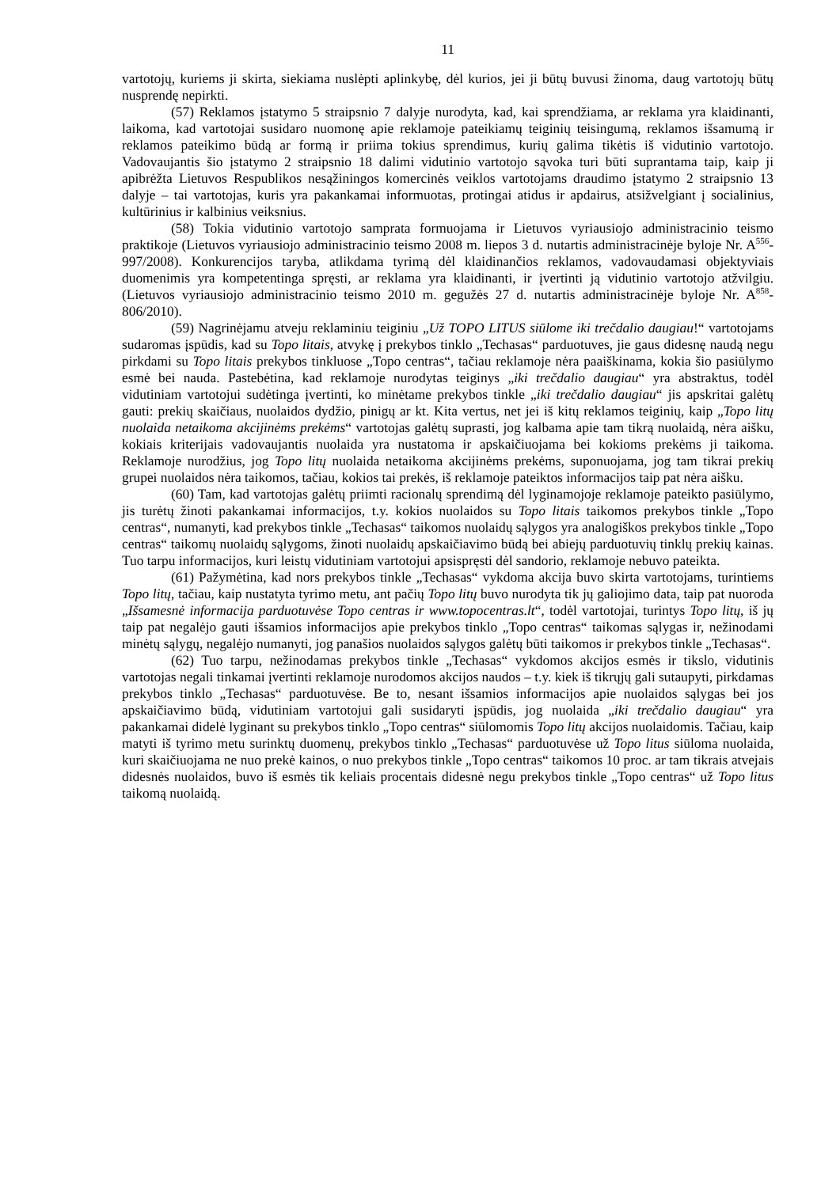11
vartotojų, kuriems ji skirta, siekiama nuslėpti aplinkybę, dėl kurios, jei ji būtų buvusi žinoma, daug vartotojų būtų nusprendę nepirkti.
(57) Reklamos įstatymo 5 straipsnio 7 dalyje nurodyta, kad, kai sprendžiama, ar reklama yra klaidinanti, laikoma, kad vartotojai susidaro nuomonę apie reklamoje pateikiamų teiginių teisingumą, reklamos išsamumą ir reklamos pateikimo būdą ar formą ir priima tokius sprendimus, kurių galima tikėtis iš vidutinio vartotojo. Vadovaujantis šio įstatymo 2 straipsnio 18 dalimi vidutinio vartotojo sąvoka turi būti suprantama taip, kaip ji apibrėžta Lietuvos Respublikos nesąžiningos komercinės veiklos vartotojams draudimo įstatymo 2 straipsnio 13 dalyje – tai vartotojas, kuris yra pakankamai informuotas, protingai atidus ir apdairus, atsižvelgiant į socialinius, kultūrinius ir kalbinius veiksnius.
(58) Tokia vidutinio vartotojo samprata formuojama ir Lietuvos vyriausiojo administracinio teismo praktikoje (Lietuvos vyriausiojo administracinio teismo 2008 m. liepos 3 d. nutartis administracinėje byloje Nr. A<sup>556</sup>-997/2008). Konkurencijos taryba, atlikdama tyrimą dėl klaidinančios reklamos, vadovaudamasi objektyviais duomenimis yra kompetentinga spręsti, ar reklama yra klaidinanti, ir įvertinti ją vidutinio vartotojo atžvilgiu. (Lietuvos vyriausiojo administracinio teismo 2010 m. gegužės 27 d. nutartis administracinėje byloje Nr. A<sup>858</sup>-806/2010).
(59) Nagrinėjamu atveju reklaminiu teiginiu „Už TOPO LITUS siūlome iki trečdalio daugiau!“ vartotojams sudaromas įspūdis, kad su Topo litais, atvykę į prekybos tinklo „Techasas“ parduotuves, jie gaus didesnę naudą negu pirkdami su Topo litais prekybos tinkluose „Topo centras“, tačiau reklamoje nėra paaiškinama, kokia šio pasiūlymo esmė bei nauda. Pastebėtina, kad reklamoje nurodytas teiginys „iki trečdalio daugiau“ yra abstraktus, todėl vidutiniam vartotojui sudėtinga įvertinti, ko minėtame prekybos tinkle „iki trečdalio daugiau“ jis apskritai galėtų gauti: prekių skaičiaus, nuolaidos dydžio, pinigų ar kt. Kita vertus, net jei iš kitų reklamos teiginių, kaip „Topo litų nuolaida netaikoma akcijinėms prekėms“ vartotojas galėtų suprasti, jog kalbama apie tam tikrą nuolaidą, nėra aišku, kokiais kriterijais vadovaujantis nuolaida yra nustatoma ir apskaičiuojama bei kokioms prekėms ji taikoma. Reklamoje nurodžius, jog Topo litų nuolaida netaikoma akcijinėms prekėms, suponuojama, jog tam tikrai prekių grupei nuolaidos nėra taikomos, tačiau, kokios tai prekės, iš reklamoje pateiktos informacijos taip pat nėra aišku.
(60) Tam, kad vartotojas galėtų priimti racionalų sprendimą dėl lyginamojoje reklamoje pateikto pasiūlymo, jis turėtų žinoti pakankamai informacijos, t.y. kokios nuolaidos su Topo litais taikomos prekybos tinkle „Topo centras“, numanyti, kad prekybos tinkle „Techasas“ taikomos nuolaidų sąlygos yra analogiškos prekybos tinkle „Topo centras“ taikomų nuolaidų sąlygoms, žinoti nuolaidų apskaičiavimo būdą bei abiejų parduotuvių tinklų prekių kainas. Tuo tarpu informacijos, kuri leistų vidutiniam vartotojui apsispręsti dėl sandorio, reklamoje nebuvo pateikta.
(61) Pažymėtina, kad nors prekybos tinkle „Techasas“ vykdoma akcija buvo skirta vartotojams, turintiems Topo litų, tačiau, kaip nustatyta tyrimo metu, ant pačių Topo litų buvo nurodyta tik jų galiojimo data, taip pat nuoroda „Išsamesnė informacija parduotuvėse Topo centras ir www.topocentras.lt“, todėl vartotojai, turintys Topo litų, iš jų taip pat negalėjo gauti išsamios informacijos apie prekybos tinklo „Topo centras“ taikomas sąlygas ir, nežinodami minėtų sąlygų, negalėjo numanyti, jog panašios nuolaidos sąlygos galėtų būti taikomos ir prekybos tinkle „Techasas“.
(62) Tuo tarpu, nežinodamas prekybos tinkle „Techasas“ vykdomos akcijos esmės ir tikslo, vidutinis vartotojas negali tinkamai įvertinti reklamoje nurodomos akcijos naudos – t.y. kiek iš tikrųjų gali sutaupyti, pirkdamas prekybos tinklo „Techasas“ parduotuvėse. Be to, nesant išsamios informacijos apie nuolaidos sąlygas bei jos apskaičiavimo būdą, vidutiniam vartotojui gali susidaryti įspūdis, jog nuolaida „iki trečdalio daugiau“ yra pakankamai didelė lyginant su prekybos tinklo „Topo centras“ siūlomomis Topo litų akcijos nuolaidomis. Tačiau, kaip matyti iš tyrimo metu surinktų duomenų, prekybos tinklo „Techasas“ parduotuvėse už Topo litus siūloma nuolaida, kuri skaičiuojama ne nuo prekė kainos, o nuo prekybos tinkle „Topo centras“ taikomos 10 proc. ar tam tikrais atvejais didesnės nuolaidos, buvo iš esmės tik keliais procentais didesnė negu prekybos tinkle „Topo centras“ už Topo litus taikomą nuolaidą.